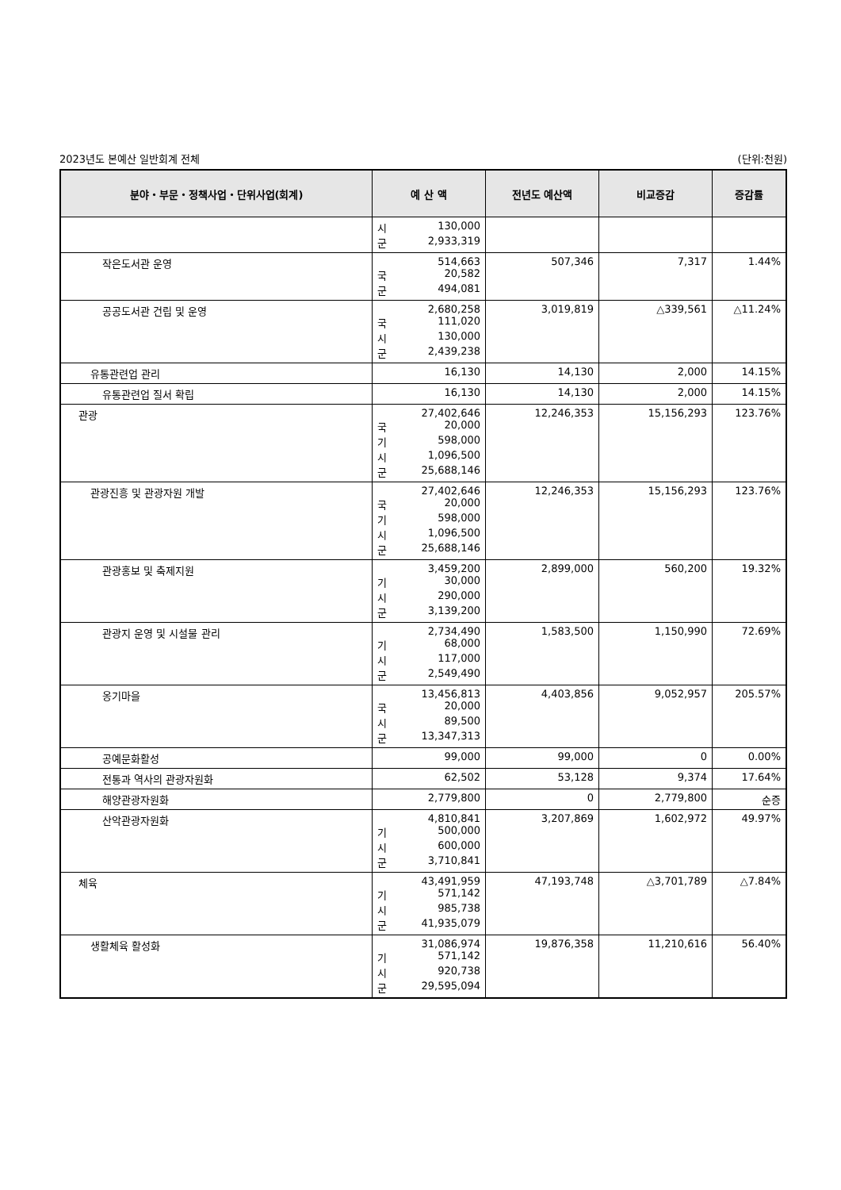2023년도 본예산 일반회계 전체 (단위:천원)
| 분야・부문・정책사업・단위사업(회계) | 예 산 액 | 전년도 예산액 | 비교증감 | 증감률 |
| --- | --- | --- | --- | --- |
| | 시 130,000 군 2,933,319 | | | |
| 작은도서관 운영 | 514,663 국 20,582 군 494,081 | 507,346 | 7,317 | 1.44% |
| 공공도서관 건립 및 운영 | 2,680,258 국 111,020 시 130,000 군 2,439,238 | 3,019,819 | △339,561 | △11.24% |
| 유통관련업 관리 | 16,130 | 14,130 | 2,000 | 14.15% |
| 유통관련업 질서 확립 | 16,130 | 14,130 | 2,000 | 14.15% |
| 관광 | 27,402,646 국 20,000 기 598,000 시 1,096,500 군 25,688,146 | 12,246,353 | 15,156,293 | 123.76% |
| 관광진흥 및 관광자원 개발 | 27,402,646 국 20,000 기 598,000 시 1,096,500 군 25,688,146 | 12,246,353 | 15,156,293 | 123.76% |
| 관광홍보 및 축제지원 | 3,459,200 기 30,000 시 290,000 군 3,139,200 | 2,899,000 | 560,200 | 19.32% |
| 관광지 운영 및 시설물 관리 | 2,734,490 기 68,000 시 117,000 군 2,549,490 | 1,583,500 | 1,150,990 | 72.69% |
| 옹기마을 | 13,456,813 국 20,000 시 89,500 군 13,347,313 | 4,403,856 | 9,052,957 | 205.57% |
| 공예문화활성 | 99,000 | 99,000 | 0 | 0.00% |
| 전통과 역사의 관광자원화 | 62,502 | 53,128 | 9,374 | 17.64% |
| 해양관광자원화 | 2,779,800 | 0 | 2,779,800 | 순증 |
| 산악관광자원화 | 4,810,841 기 500,000 시 600,000 군 3,710,841 | 3,207,869 | 1,602,972 | 49.97% |
| 체육 | 43,491,959 기 571,142 시 985,738 군 41,935,079 | 47,193,748 | △3,701,789 | △7.84% |
| 생활체육 활성화 | 31,086,974 기 571,142 시 920,738 군 29,595,094 | 19,876,358 | 11,210,616 | 56.40% |